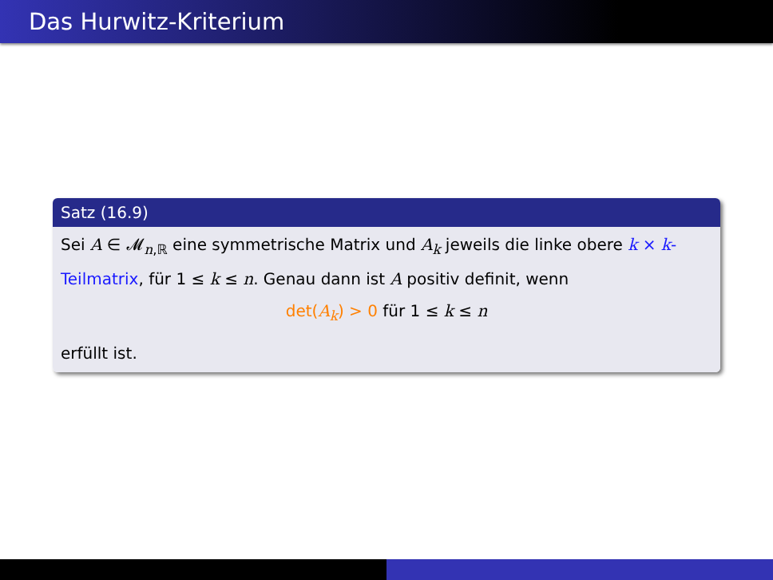Das Hurwitz-Kriterium
Satz (16.9)
Sei A ∈ 𝓜<sub>n,ℝ</sub> eine symmetrische Matrix und A<sub>k</sub> jeweils die linke obere k × k-Teilmatrix, für 1 ≤ k ≤ n. Genau dann ist A positiv definit, wenn
det(A<sub>k</sub>) > 0 für 1 ≤ k ≤ n
erfüllt ist.